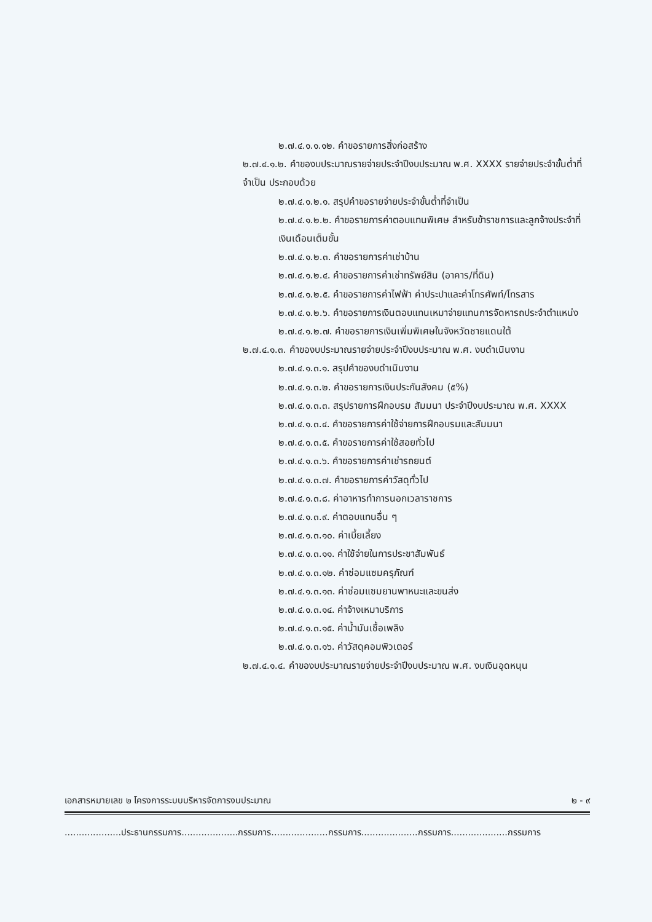๒.๗.๔.๑.๑.๑๒. คำขอรายการสิ่งก่อสร้าง
๒.๗.๔.๑.๒. คำของบประมาณรายจ่ายประจำปีงบประมาณ พ.ศ. XXXX รายจ่ายประจำขั้นต่ำที่จำเป็น ประกอบด้วย
๒.๗.๔.๑.๒.๑. สรุปคำขอรายจ่ายประจำขั้นต่ำที่จำเป็น
๒.๗.๔.๑.๒.๒. คำขอรายการค่าตอบแทนพิเศษ สำหรับข้าราชการและลูกจ้างประจำที่เงินเดือนเต็มขั้น
๒.๗.๔.๑.๒.๓. คำขอรายการค่าเช่าบ้าน
๒.๗.๔.๑.๒.๔. คำขอรายการค่าเช่าทรัพย์สิน (อาคาร/ที่ดิน)
๒.๗.๔.๑.๒.๕. คำขอรายการค่าไฟฟ้า ค่าประปาและค่าโทรศัพท์/โทรสาร
๒.๗.๔.๑.๒.๖. คำขอรายการเงินตอบแทนเหมาจ่ายแทนการจัดหารถประจำตำแหน่ง
๒.๗.๔.๑.๒.๗. คำขอรายการเงินเพิ่มพิเศษในจังหวัดชายแดนใต้
๒.๗.๔.๑.๓. คำของบประมาณรายจ่ายประจำปีงบประมาณ พ.ศ. งบดำเนินงาน
๒.๗.๔.๑.๓.๑. สรุปคำของบดำเนินงาน
๒.๗.๔.๑.๓.๒. คำขอรายการเงินประกันสังคม (๕%)
๒.๗.๔.๑.๓.๓. สรุปรายการฝึกอบรม สัมมนา ประจำปีงบประมาณ พ.ศ. XXXX
๒.๗.๔.๑.๓.๔. คำขอรายการค่าใช้จ่ายการฝึกอบรมและสัมมนา
๒.๗.๔.๑.๓.๕. คำขอรายการค่าใช้สอยทั่วไป
๒.๗.๔.๑.๓.๖. คำขอรายการค่าเช่ารถยนต์
๒.๗.๔.๑.๓.๗. คำขอรายการค่าวัสดุทั่วไป
๒.๗.๔.๑.๓.๘. ค่าอาหารทำการนอกเวลาราชการ
๒.๗.๔.๑.๓.๙. ค่าตอบแทนอื่น ๆ
๒.๗.๔.๑.๓.๑๐. ค่าเบี้ยเลี้ยง
๒.๗.๔.๑.๓.๑๑. ค่าใช้จ่ายในการประชาสัมพันธ์
๒.๗.๔.๑.๓.๑๒. ค่าซ่อมแซมครุภัณฑ์
๒.๗.๔.๑.๓.๑๓. ค่าซ่อมแซมยานพาหนะและขนส่ง
๒.๗.๔.๑.๓.๑๔. ค่าจ้างเหมาบริการ
๒.๗.๔.๑.๓.๑๕. ค่าน้ำมันเชื้อเพลิง
๒.๗.๔.๑.๓.๑๖. ค่าวัสดุคอมพิวเตอร์
๒.๗.๔.๑.๔. คำของบประมาณรายจ่ายประจำปีงบประมาณ พ.ศ. งบเงินอุดหนุน
เอกสารหมายเลข ๒ โครงการระบบบริหารจัดการงบประมาณ ๒ - ๙
....................ประธานกรรมการ....................กรรมการ....................กรรมการ....................กรรมการ....................กรรมการ